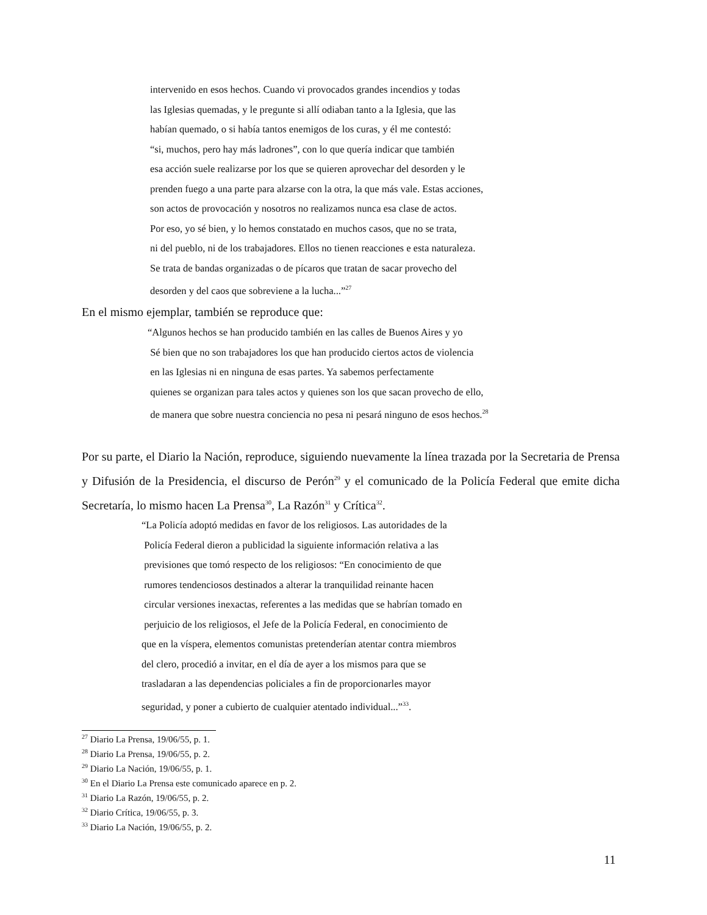intervenido en esos hechos. Cuando vi provocados grandes incendios y todas
las Iglesias quemadas, y le pregunte si allí odiaban tanto a la Iglesia, que las
habían quemado, o si había tantos enemigos de los curas, y él me contestó:
“si, muchos, pero hay más ladrones”, con lo que quería indicar que también
esa acción suele realizarse por los que se quieren aprovechar del desorden y le
prenden fuego a una parte para alzarse con la otra, la que más vale. Estas acciones,
son actos de provocación y nosotros no realizamos nunca esa clase de actos.
Por eso, yo sé bien, y lo hemos constatado en muchos casos, que no se trata,
ni del pueblo, ni de los trabajadores. Ellos no tienen reacciones e esta naturaleza.
Se trata de bandas organizadas o de pícaros que tratan de sacar provecho del
desorden y del caos que sobreviene a la lucha...”<sup>27</sup>
En el mismo ejemplar, también se reproduce que:
“Algunos hechos se han producido también en las calles de Buenos Aires y yo
Sé bien que no son trabajadores los que han producido ciertos actos de violencia
en las Iglesias ni en ninguna de esas partes. Ya sabemos perfectamente
quienes se organizan para tales actos y quienes son los que sacan provecho de ello,
de manera que sobre nuestra conciencia no pesa ni pesará ninguno de esos hechos.<sup>28</sup>
Por su parte, el Diario la Nación, reproduce, siguiendo nuevamente la línea trazada por la Secretaria de Prensa y Difusión de la Presidencia, el discurso de Perón<sup>29</sup> y el comunicado de la Policía Federal que emite dicha Secretaría, lo mismo hacen La Prensa<sup>30</sup>, La Razón<sup>31</sup> y Crítica<sup>32</sup>.
“La Policía adoptó medidas en favor de los religiosos. Las autoridades de la
Policía Federal dieron a publicidad la siguiente información relativa a las
previsiones que tomó respecto de los religiosos: “En conocimiento de que
rumores tendenciosos destinados a alterar la tranquilidad reinante hacen
circular versiones inexactas, referentes a las medidas que se habrían tomado en
perjuicio de los religiosos, el Jefe de la Policía Federal, en conocimiento de
que en la víspera, elementos comunistas pretenderían atentar contra miembros
del clero, procedió a invitar, en el día de ayer a los mismos para que se
trasladaran a las dependencias policiales a fin de proporcionarles mayor
seguridad, y poner a cubierto de cualquier atentado individual...”<sup>33</sup>.
<sup>27</sup> Diario La Prensa, 19/06/55, p. 1.
<sup>28</sup> Diario La Prensa, 19/06/55, p. 2.
<sup>29</sup> Diario La Nación, 19/06/55, p. 1.
<sup>30</sup> En el Diario La Prensa este comunicado aparece en p. 2.
<sup>31</sup> Diario La Razón, 19/06/55, p. 2.
<sup>32</sup> Diario Crítica, 19/06/55, p. 3.
<sup>33</sup> Diario La Nación, 19/06/55, p. 2.
11